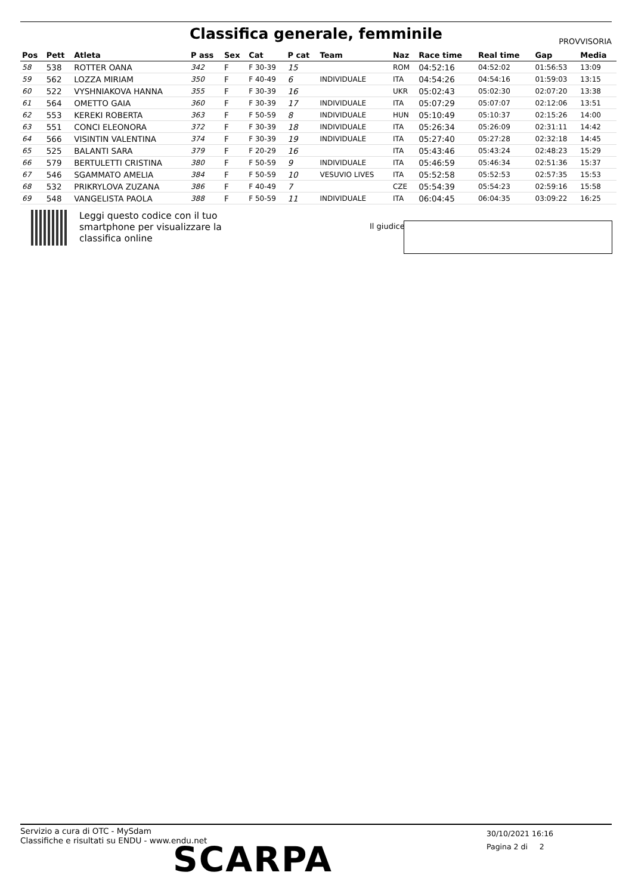Classifica generale, femminile
PROVVISORIA
| Pos | Pett | Atleta | P ass | Sex | Cat | P cat | Team | Naz | Race time | Real time | Gap | Media |
| --- | --- | --- | --- | --- | --- | --- | --- | --- | --- | --- | --- | --- |
| 58 | 538 | ROTTER OANA | 342 | F | F 30-39 | 15 | | ROM | 04:52:16 | 04:52:02 | 01:56:53 | 13:09 |
| 59 | 562 | LOZZA MIRIAM | 350 | F | F 40-49 | 6 | INDIVIDUALE | ITA | 04:54:26 | 04:54:16 | 01:59:03 | 13:15 |
| 60 | 522 | VYSHNIAKOVA HANNA | 355 | F | F 30-39 | 16 | | UKR | 05:02:43 | 05:02:30 | 02:07:20 | 13:38 |
| 61 | 564 | OMETTO GAIA | 360 | F | F 30-39 | 17 | INDIVIDUALE | ITA | 05:07:29 | 05:07:07 | 02:12:06 | 13:51 |
| 62 | 553 | KEREKI ROBERTA | 363 | F | F 50-59 | 8 | INDIVIDUALE | HUN | 05:10:49 | 05:10:37 | 02:15:26 | 14:00 |
| 63 | 551 | CONCI ELEONORA | 372 | F | F 30-39 | 18 | INDIVIDUALE | ITA | 05:26:34 | 05:26:09 | 02:31:11 | 14:42 |
| 64 | 566 | VISINTIN VALENTINA | 374 | F | F 30-39 | 19 | INDIVIDUALE | ITA | 05:27:40 | 05:27:28 | 02:32:18 | 14:45 |
| 65 | 525 | BALANTI SARA | 379 | F | F 20-29 | 16 | | ITA | 05:43:46 | 05:43:24 | 02:48:23 | 15:29 |
| 66 | 579 | BERTULETTI CRISTINA | 380 | F | F 50-59 | 9 | INDIVIDUALE | ITA | 05:46:59 | 05:46:34 | 02:51:36 | 15:37 |
| 67 | 546 | SGAMMATO AMELIA | 384 | F | F 50-59 | 10 | VESUVIO LIVES | ITA | 05:52:58 | 05:52:53 | 02:57:35 | 15:53 |
| 68 | 532 | PRIKRYLOVA ZUZANA | 386 | F | F 40-49 | 7 | | CZE | 05:54:39 | 05:54:23 | 02:59:16 | 15:58 |
| 69 | 548 | VANGELISTA PAOLA | 388 | F | F 50-59 | 11 | INDIVIDUALE | ITA | 06:04:45 | 06:04:35 | 03:09:22 | 16:25 |
Leggi questo codice con il tuo
smartphone per visualizzare la
classifica online
Il giudice
Servizio a cura di OTC - MySdam
Classifiche e risultati su ENDU - www.endu.net
30/10/2021 16:16
Pagina 2 di 2
SCARPA